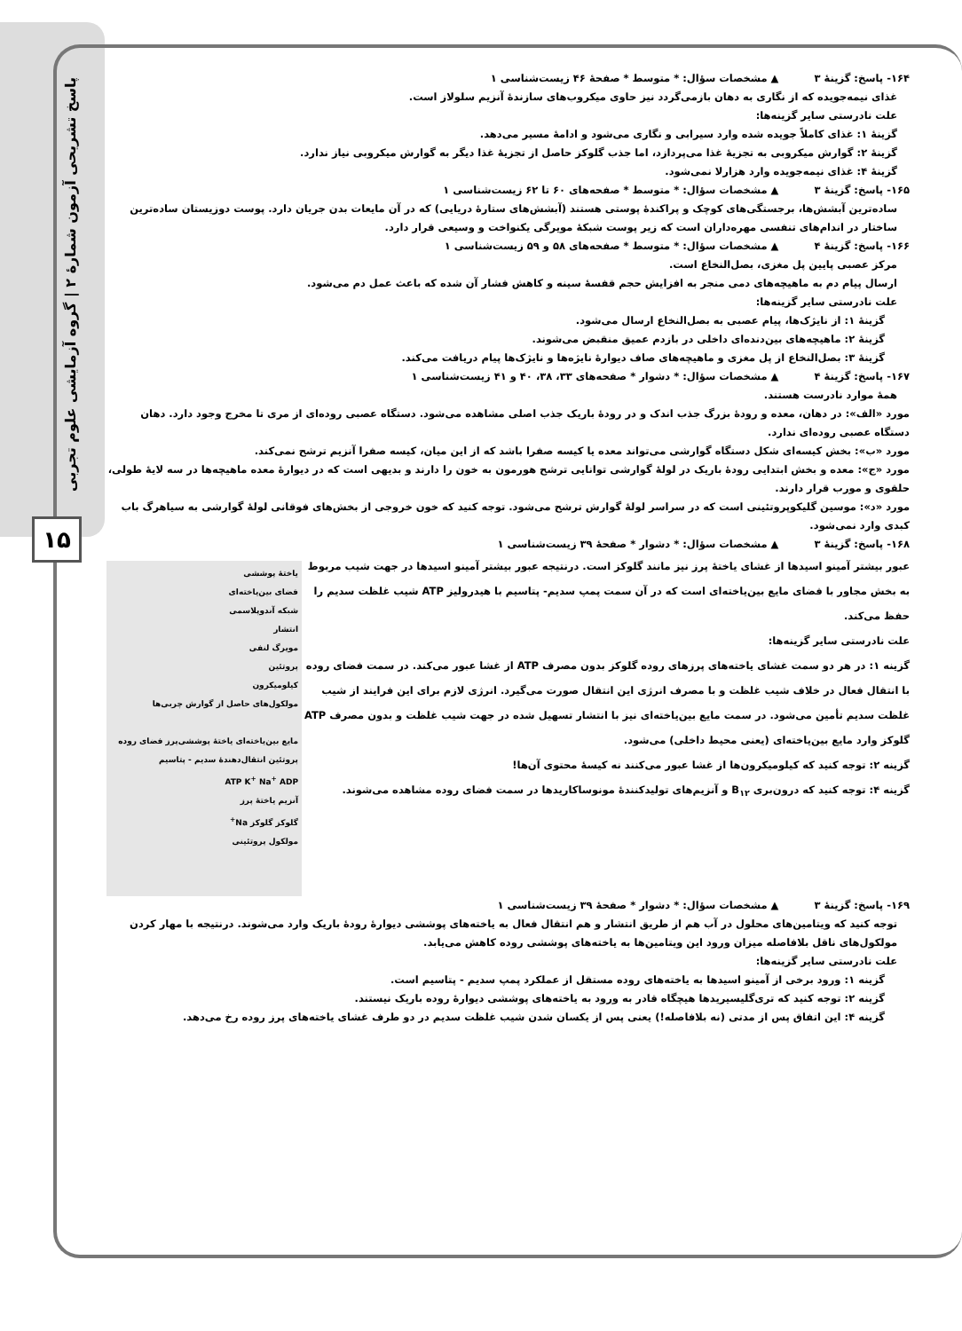پاسخ تشریحی آزمون شمارهٔ ۲ | گروه آزمایشی علوم تجربی
۱۵
۱۶۴- پاسخ: گزینهٔ ۳ ▲ مشخصات سؤال: * متوسط * صفحهٔ ۴۶ زیست‌شناسی ۱
غذای نیمه‌جویده که از نگاری به دهان بازمی‌گردد نیز حاوی میکروب‌های سازندهٔ آنزیم سلولاز است.
علت نادرستی سایر گزینه‌ها:
گزینهٔ ۱: غذای کاملاً جویده شده وارد سیرابی و نگاری می‌شود و ادامهٔ مسیر می‌دهد.
گزینهٔ ۲: گوارش میکروبی به تجزیهٔ غذا می‌پردازد، اما جذب گلوکز حاصل از تجزیهٔ غذا دیگر به گوارش میکروبی نیاز ندارد.
گزینهٔ ۴: غذای نیمه‌جویده وارد هزارلا نمی‌شود.
۱۶۵- پاسخ: گزینهٔ ۳ ▲ مشخصات سؤال: * متوسط * صفحه‌های ۶۰ تا ۶۲ زیست‌شناسی ۱
ساده‌ترین آبشش‌ها، برجستگی‌های کوچک و پراکندهٔ پوستی هستند (آبشش‌های ستارهٔ دریایی) که در آن مایعات بدن جریان دارد. پوست دوزیستان ساده‌ترین ساختار در اندام‌های تنفسی مهره‌داران است که زیر پوست شبکهٔ مویرگی یکنواخت و وسیعی قرار دارد.
۱۶۶- پاسخ: گزینهٔ ۴ ▲ مشخصات سؤال: * متوسط * صفحه‌های ۵۸ و ۵۹ زیست‌شناسی ۱
مرکز عصبی پایین پل مغزی، بصل‌النخاع است.
ارسال پیام دم به ماهیچه‌های دمی منجر به افزایش حجم قفسهٔ سینه و کاهش فشار آن شده که باعث عمل دم می‌شود.
علت نادرستی سایر گزینه‌ها:
گزینهٔ ۱: از نایژک‌ها، پیام عصبی به بصل‌النخاع ارسال می‌شود.
گزینهٔ ۲: ماهیچه‌های بین‌دنده‌ای داخلی در بازدم عمیق منقبض می‌شوند.
گزینهٔ ۳: بصل‌النخاع از پل مغزی و ماهیچه‌های صاف دیوارهٔ نایژه‌ها و نایژک‌ها پیام دریافت می‌کند.
۱۶۷- پاسخ: گزینهٔ ۴ ▲ مشخصات سؤال: * دشوار * صفحه‌های ۳۳، ۳۸، ۴۰ و ۴۱ زیست‌شناسی ۱
همهٔ موارد نادرست هستند.
مورد «الف»: در دهان، معده و رودهٔ بزرگ جذب اندک و در رودهٔ باریک جذب اصلی مشاهده می‌شود. دستگاه عصبی روده‌ای از مری تا مخرج وجود دارد. دهان دستگاه عصبی روده‌ای ندارد.
مورد «ب»: بخش کیسه‌ای شکل دستگاه گوارشی می‌تواند معده یا کیسه صفرا باشد که از این میان، کیسه صفرا آنزیم ترشح نمی‌کند.
مورد «ج»: معده و بخش ابتدایی رودهٔ باریک در لولهٔ گوارشی توانایی ترشح هورمون به خون را دارند و بدیهی است که در دیوارهٔ معده ماهیچه‌ها در سه لایهٔ طولی، حلقوی و مورب قرار دارند.
مورد «د»: موسین گلیکوپروتئینی است که در سراسر لولهٔ گوارش ترشح می‌شود. توجه کنید که خون خروجی از بخش‌های فوقانی لولهٔ گوارشی به سیاهرگ باب کبدی وارد نمی‌شود.
۱۶۸- پاسخ: گزینهٔ ۳ ▲ مشخصات سؤال: * دشوار * صفحهٔ ۳۹ زیست‌شناسی ۱
یاختهٔ پوششی
فضای بین‌یاخته‌ای
شبکه آندوپلاسمی
انتشار
مویرگ لنفی
پروتئین
کیلومیکرون
مولکول‌های حاصل از گوارش چربی‌ها
مایع بین‌یاخته‌ای یاختهٔ پوششی‌پرز فضای روده
پروتئین انتقال‌دهندهٔ سدیم - پتاسیم
ATP K<sup>+</sup> Na<sup>+</sup> ADP
آنزیم یاختهٔ پرز
گلوکز گلوکز Na<sup>+</sup>
مولکول پروتئینی
عبور بیشتر آمینو اسیدها از غشای یاختهٔ پرز نیز مانند گلوکز است. درنتیجه عبور بیشتر آمینو اسیدها در جهت شیب مربوط به بخش مجاور با فضای مایع بین‌یاخته‌ای است که در آن سمت پمپ سدیم- پتاسیم با هیدرولیز ATP شیب غلظت سدیم را حفظ می‌کند.
علت نادرستی سایر گزینه‌ها:
گزینه ۱: در هر دو سمت غشای یاخته‌های پرزهای روده گلوکز بدون مصرف ATP از غشا عبور می‌کند. در سمت فضای روده با انتقال فعال در خلاف شیب غلظت و با مصرف انرژی این انتقال صورت می‌گیرد. انرژی لازم برای این فرایند از شیب غلظت سدیم تأمین می‌شود. در سمت مایع بین‌یاخته‌ای نیز با انتشار تسهیل شده در جهت شیب غلظت و بدون مصرف ATP گلوکز وارد مایع بین‌یاخته‌ای (یعنی محیط داخلی) می‌شود.
گزینه ۲: توجه کنید که کیلومیکرون‌ها از غشا عبور می‌کنند نه کیسهٔ محتوی آن‌ها!
گزینه ۴: توجه کنید که درون‌بری B<sub>۱۲</sub> و آنزیم‌های تولیدکنندهٔ مونوساکاریدها در سمت فضای روده مشاهده می‌شوند.
۱۶۹- پاسخ: گزینهٔ ۳ ▲ مشخصات سؤال: * دشوار * صفحهٔ ۳۹ زیست‌شناسی ۱
توجه کنید که ویتامین‌های محلول در آب هم از طریق انتشار و هم انتقال فعال به یاخته‌های پوششی دیوارهٔ رودهٔ باریک وارد می‌شوند. درنتیجه با مهار کردن مولکول‌های ناقل بلافاصله میزان ورود این ویتامین‌ها به یاخته‌های پوششی روده کاهش می‌یابد.
علت نادرستی سایر گزینه‌ها:
گزینه ۱: ورود برخی از آمینو اسیدها به یاخته‌های روده مستقل از عملکرد پمپ سدیم - پتاسیم است.
گزینه ۲: توجه کنید که تری‌گلیسیریدها هیچگاه قادر به ورود به یاخته‌های پوششی دیوارهٔ روده باریک نیستند.
گزینه ۴: این اتفاق پس از مدتی (نه بلافاصله!) یعنی پس از یکسان شدن شیب غلظت سدیم در دو طرف غشای یاخته‌های پرز روده رخ می‌دهد.